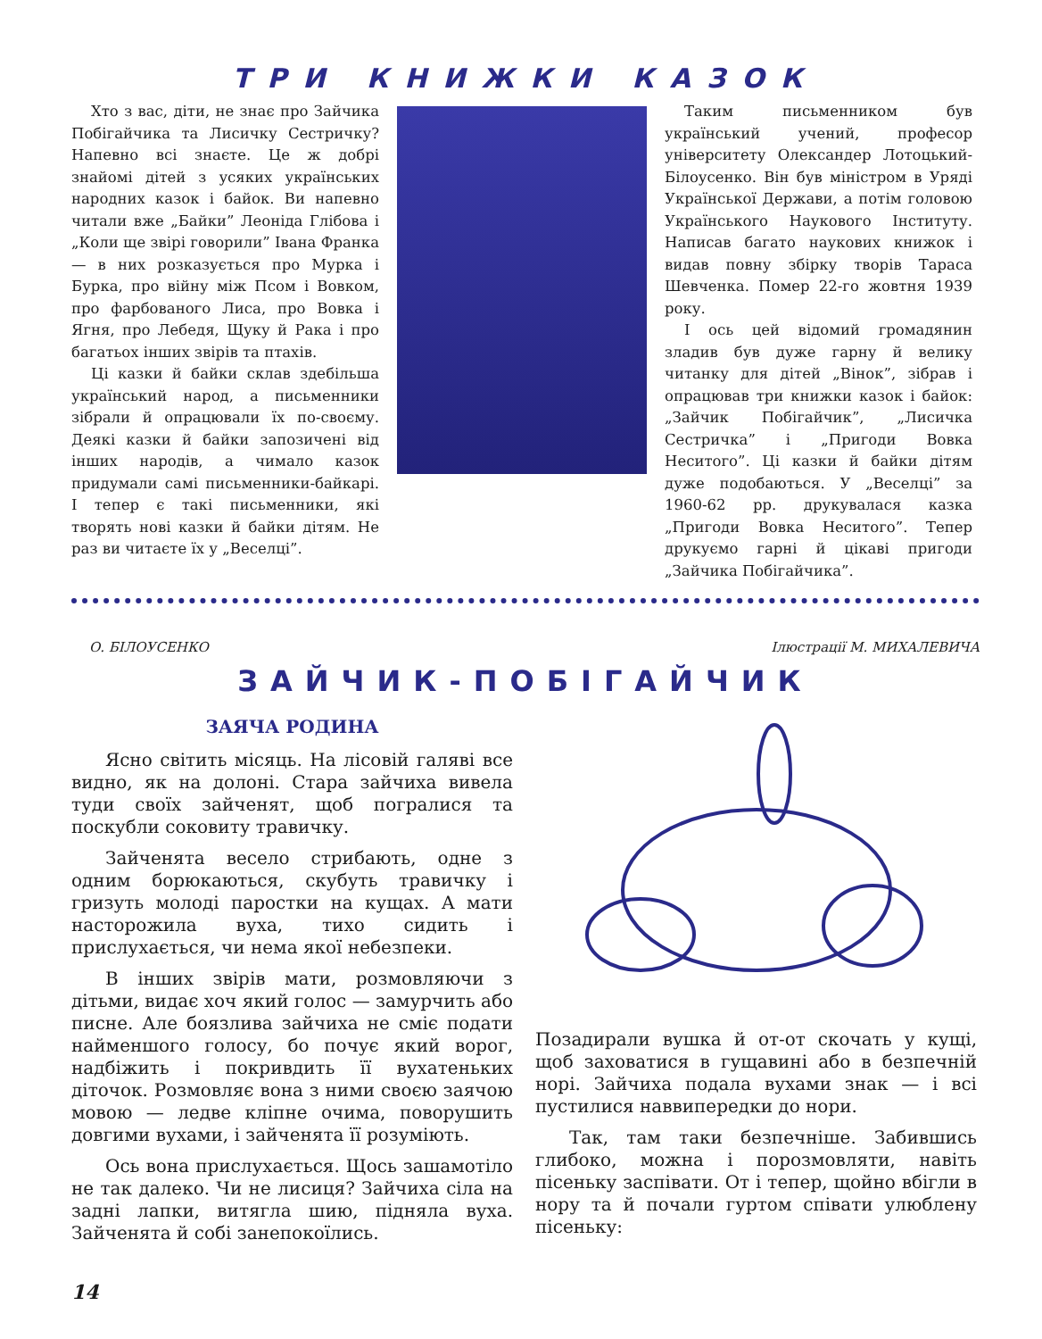ТРИ КНИЖКИ КАЗОК
Хто з вас, діти, не знає про Зайчика Побігайчика та Лисичку Сестричку? Напевно всі знаєте. Це ж добрі знайомі дітей з усяких українських народних казок і байок. Ви напевно читали вже „Байки” Леоніда Глібова і „Коли ще звірі говорили” Івана Франка — в них розказується про Мурка і Бурка, про війну між Псом і Вовком, про фарбованого Лиса, про Вовка і Ягня, про Лебедя, Щуку й Рака і про багатьох інших звірів та птахів.
Ці казки й байки склав здебільша український народ, а письменники зібрали й опрацювали їх по-своєму. Деякі казки й байки запозичені від інших народів, а чимало казок придумали самі письменники-байкарі. І тепер є такі письменники, які творять нові казки й байки дітям. Не раз ви читаєте їх у „Веселці”.
Таким письменником був український учений, професор університету Олександер Лотоцький-Білоусенко. Він був міністром в Уряді Української Держави, а потім головою Українського Наукового Інституту. Написав багато наукових книжок і видав повну збірку творів Тараса Шевченка. Помер 22-го жовтня 1939 року.
І ось цей відомий громадянин зладив був дуже гарну й велику читанку для дітей „Вінок”, зібрав і опрацював три книжки казок і байок: „Зайчик Побігайчик”, „Лисичка Сестричка” і „Пригоди Вовка Неситого”. Ці казки й байки дітям дуже подобаються. У „Веселці” за 1960-62 рр. друкувалася казка „Пригоди Вовка Неситого”. Тепер друкуємо гарні й цікаві пригоди „Зайчика Побігайчика”.
О. БІЛОУСЕНКО Ілюстрації М. МИХАЛЕВИЧА
ЗАЙЧИК-ПОБІГАЙЧИК
ЗАЯЧА РОДИНА
Ясно світить місяць. На лісовій галяві все видно, як на долоні. Стара зайчиха вивела туди своїх зайченят, щоб погралися та поскубли соковиту травичку.
Зайченята весело стрибають, одне з одним борюкаються, скубуть травичку і гризуть молоді паростки на кущах. А мати насторожила вуха, тихо сидить і прислухається, чи нема якої небезпеки.
В інших звірів мати, розмовляючи з дітьми, видає хоч який голос — замурчить або писне. Але боязлива зайчиха не сміє подати найменшого голосу, бо почує який ворог, надбіжить і покривдить її вухатеньких діточок. Розмовляє вона з ними своєю заячою мовою — ледве кліпне очима, поворушить довгими вухами, і зайченята її розуміють.
Ось вона прислухається. Щось зашамотіло не так далеко. Чи не лисиця? Зайчиха сіла на задні лапки, витягла шию, підняла вуха. Зайченята й собі занепокоїлись.
Позадирали вушка й от-от скочать у кущі, щоб заховатися в гущавині або в безпечній норі. Зайчиха подала вухами знак — і всі пустилися наввипередки до нори.
Так, там таки безпечніше. Забившись глибоко, можна і порозмовляти, навіть пісеньку заспівати. От і тепер, щойно вбігли в нору та й почали гуртом співати улюблену пісеньку:
14